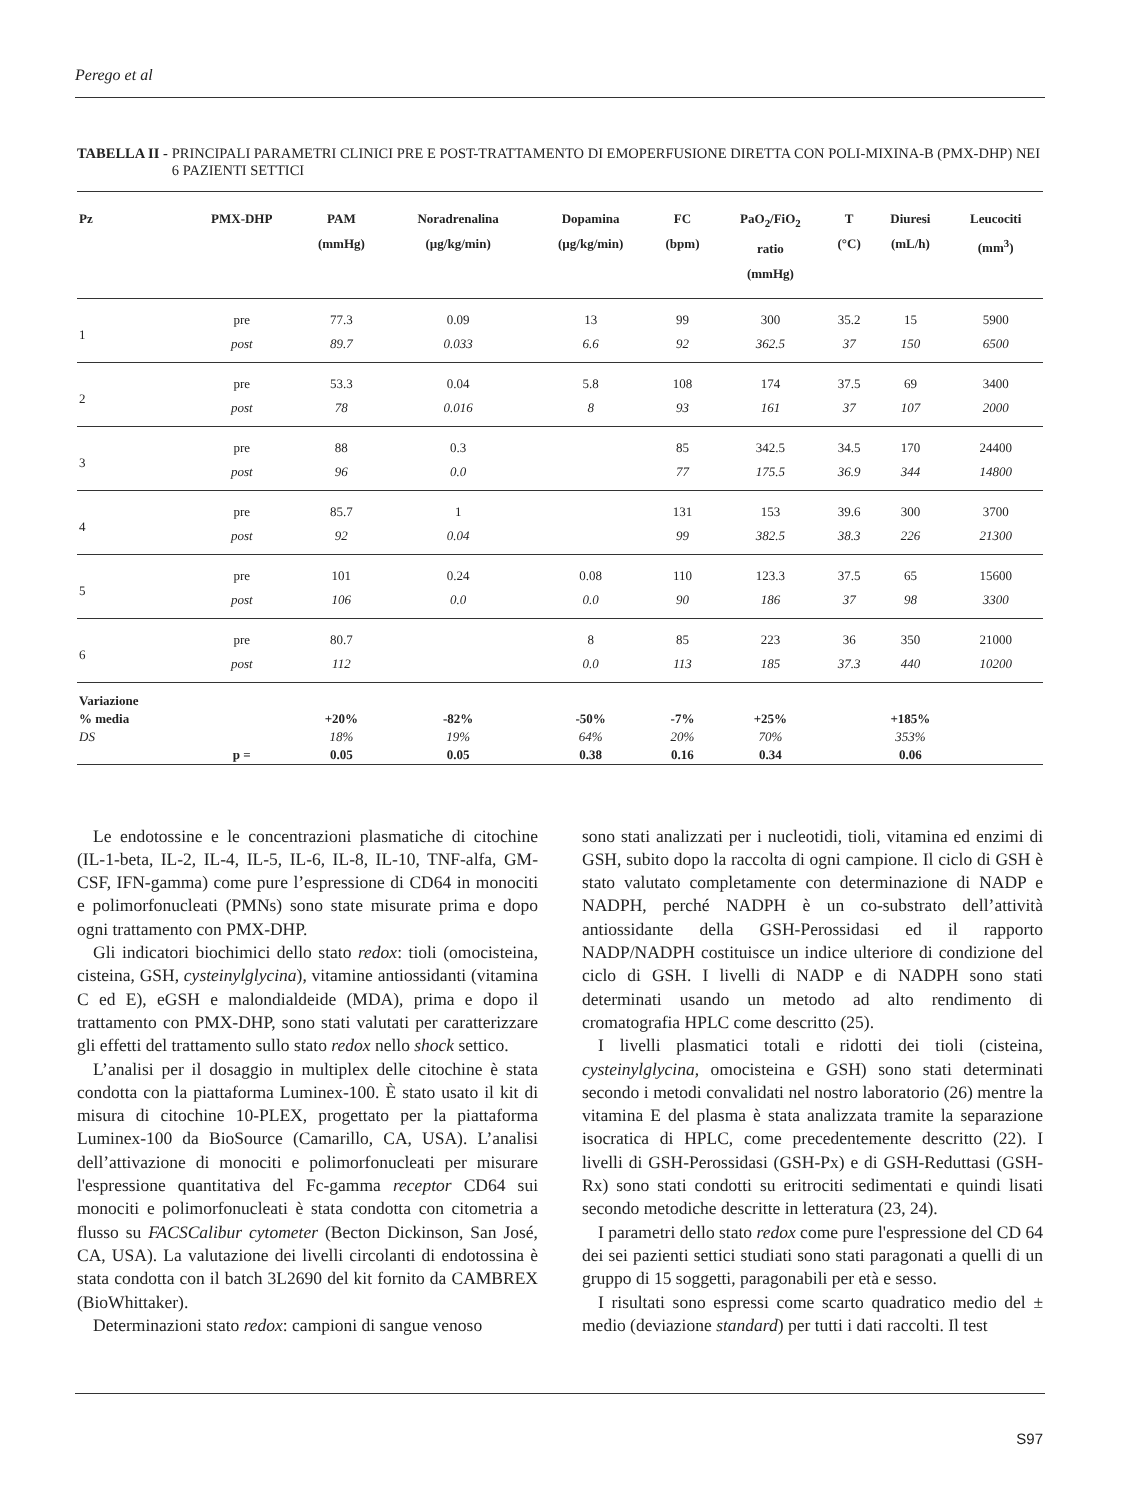Perego et al
TABELLA II - PRINCIPALI PARAMETRI CLINICI PRE E POST-TRATTAMENTO DI EMOPERFUSIONE DIRETTA CON POLI-MIXINA-B (PMX-DHP) NEI 6 PAZIENTI SETTICI
| Pz | PMX-DHP | PAM (mmHg) | Noradrenalina (µg/kg/min) | Dopamina (µg/kg/min) | FC (bpm) | PaO<sub>2</sub>/FiO<sub>2</sub> ratio (mmHg) | T (°C) | Diuresi (mL/h) | Leucociti (mm<sup>3</sup>) |
| --- | --- | --- | --- | --- | --- | --- | --- | --- | --- |
| 1 | pre | 77.3 | 0.09 | 13 | 99 | 300 | 35.2 | 15 | 5900 |
| | post | 89.7 | 0.033 | 6.6 | 92 | 362.5 | 37 | 150 | 6500 |
| 2 | pre | 53.3 | 0.04 | 5.8 | 108 | 174 | 37.5 | 69 | 3400 |
| | post | 78 | 0.016 | 8 | 93 | 161 | 37 | 107 | 2000 |
| 3 | pre | 88 | 0.3 | | 85 | 342.5 | 34.5 | 170 | 24400 |
| | post | 96 | 0.0 | | 77 | 175.5 | 36.9 | 344 | 14800 |
| 4 | pre | 85.7 | 1 | | 131 | 153 | 39.6 | 300 | 3700 |
| | post | 92 | 0.04 | | 99 | 382.5 | 38.3 | 226 | 21300 |
| 5 | pre | 101 | 0.24 | 0.08 | 110 | 123.3 | 37.5 | 65 | 15600 |
| | post | 106 | 0.0 | 0.0 | 90 | 186 | 37 | 98 | 3300 |
| 6 | pre | 80.7 | | 8 | 85 | 223 | 36 | 350 | 21000 |
| | post | 112 | | 0.0 | 113 | 185 | 37.3 | 440 | 10200 |
| Variazione | | | | | | | | | |
| % media | | +20% | -82% | -50% | -7% | +25% | | +185% | |
| DS | | 18% | 19% | 64% | 20% | 70% | | 353% | |
| | p = | 0.05 | 0.05 | 0.38 | 0.16 | 0.34 | | 0.06 | |
Le endotossine e le concentrazioni plasmatiche di citochine (IL-1-beta, IL-2, IL-4, IL-5, IL-6, IL-8, IL-10, TNF-alfa, GM-CSF, IFN-gamma) come pure l’espressione di CD64 in monociti e polimorfonucleati (PMNs) sono state misurate prima e dopo ogni trattamento con PMX-DHP.
Gli indicatori biochimici dello stato redox: tioli (omocisteina, cisteina, GSH, cysteinylglycina), vitamine antiossidanti (vitamina C ed E), eGSH e malondialdeide (MDA), prima e dopo il trattamento con PMX-DHP, sono stati valutati per caratterizzare gli effetti del trattamento sullo stato redox nello shock settico.
L’analisi per il dosaggio in multiplex delle citochine è stata condotta con la piattaforma Luminex-100. È stato usato il kit di misura di citochine 10-PLEX, progettato per la piattaforma Luminex-100 da BioSource (Camarillo, CA, USA). L’analisi dell’attivazione di monociti e polimorfonucleati per misurare l'espressione quantitativa del Fc-gamma receptor CD64 sui monociti e polimorfonucleati è stata condotta con citometria a flusso su FACSCalibur cytometer (Becton Dickinson, San José, CA, USA). La valutazione dei livelli circolanti di endotossina è stata condotta con il batch 3L2690 del kit fornito da CAMBREX (BioWhittaker).
Determinazioni stato redox: campioni di sangue venoso
sono stati analizzati per i nucleotidi, tioli, vitamina ed enzimi di GSH, subito dopo la raccolta di ogni campione. Il ciclo di GSH è stato valutato completamente con determinazione di NADP e NADPH, perché NADPH è un co-substrato dell’attività antiossidante della GSH-Perossidasi ed il rapporto NADP/NADPH costituisce un indice ulteriore di condizione del ciclo di GSH. I livelli di NADP e di NADPH sono stati determinati usando un metodo ad alto rendimento di cromatografia HPLC come descritto (25).
I livelli plasmatici totali e ridotti dei tioli (cisteina, cysteinylglycina, omocisteina e GSH) sono stati determinati secondo i metodi convalidati nel nostro laboratorio (26) mentre la vitamina E del plasma è stata analizzata tramite la separazione isocratica di HPLC, come precedentemente descritto (22). I livelli di GSH-Perossidasi (GSH-Px) e di GSH-Reduttasi (GSH-Rx) sono stati condotti su eritrociti sedimentati e quindi lisati secondo metodiche descritte in letteratura (23, 24).
I parametri dello stato redox come pure l'espressione del CD 64 dei sei pazienti settici studiati sono stati paragonati a quelli di un gruppo di 15 soggetti, paragonabili per età e sesso.
I risultati sono espressi come scarto quadratico medio del ± medio (deviazione standard) per tutti i dati raccolti. Il test
S97